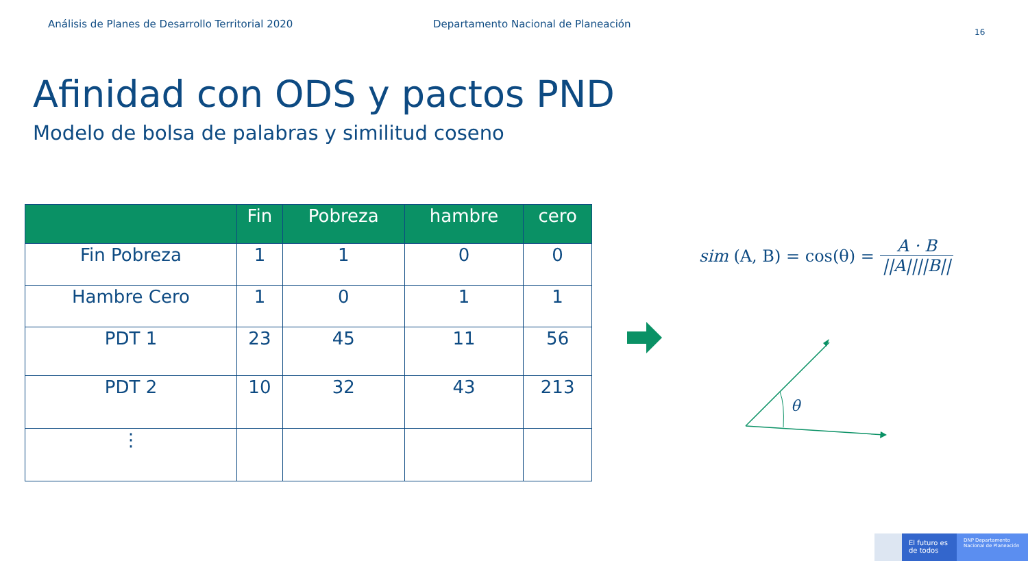Análisis de Planes de Desarrollo Territorial 2020 Departamento Nacional de Planeación
16
Afinidad con ODS y pactos PND
Modelo de bolsa de palabras y similitud coseno
| | Fin | Pobreza | hambre | cero |
| --- | --- | --- | --- | --- |
| Fin Pobreza | 1 | 1 | 0 | 0 |
| Hambre Cero | 1 | 0 | 1 | 1 |
| PDT 1 | 23 | 45 | 11 | 56 |
| PDT 2 | 10 | 32 | 43 | 213 |
| ⋮ | | | | |
sim (A, B) = cos(θ) = A · B ||A||||B||
θ
El futuro es de todos
DNP Departamento Nacional de Planeación